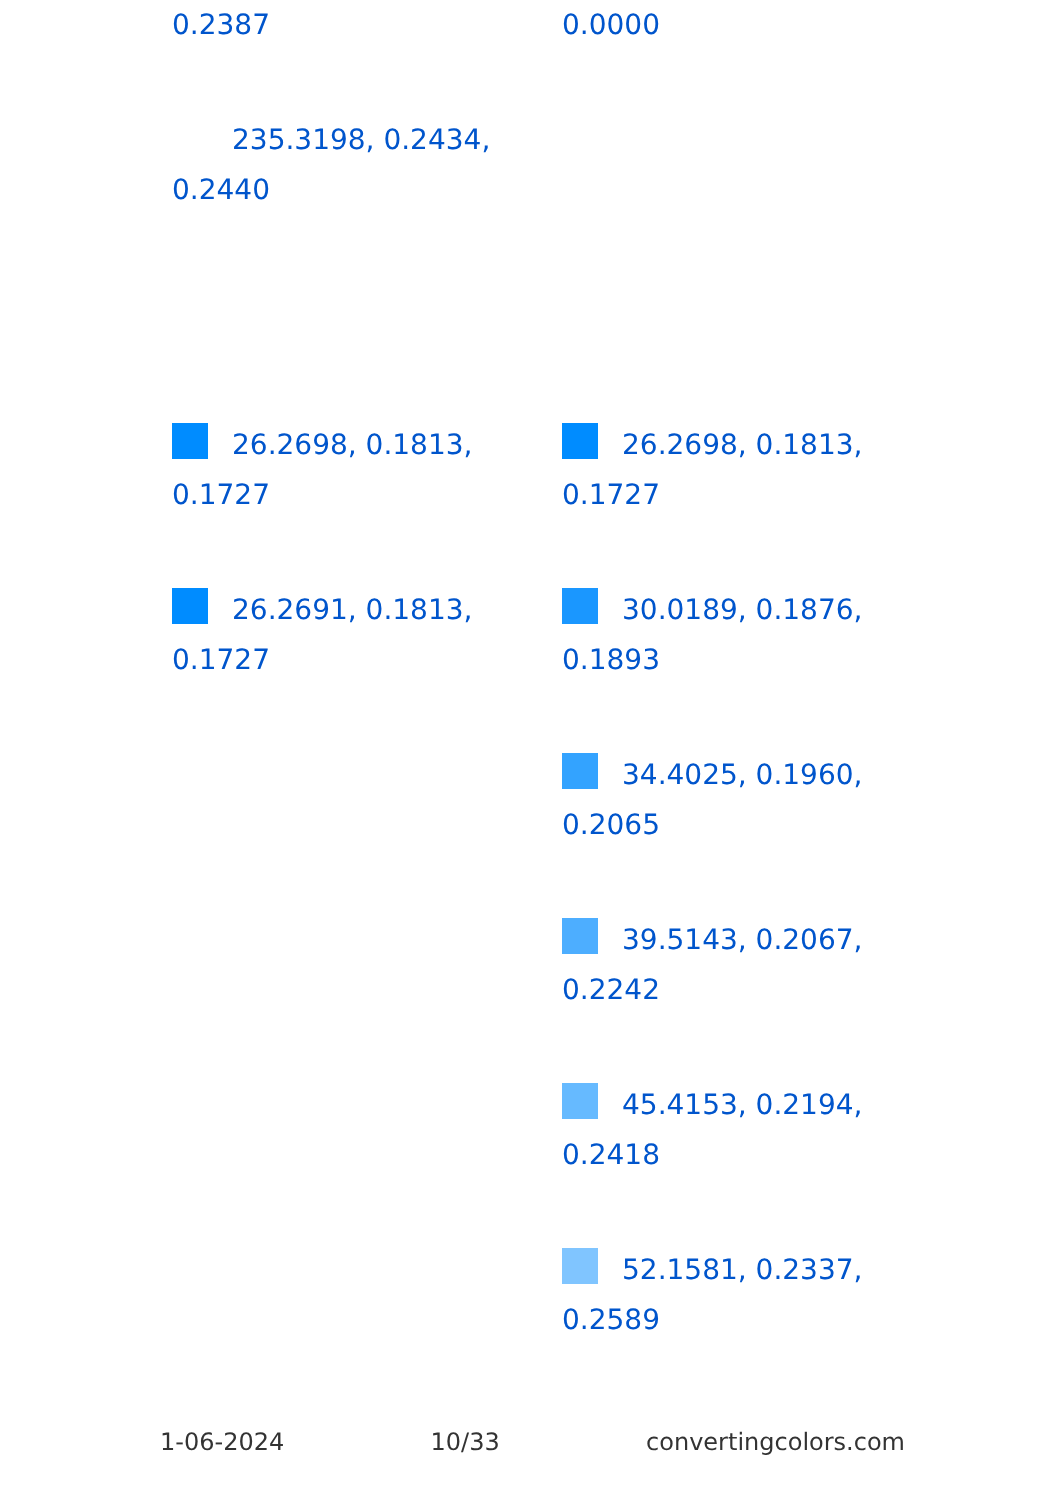0.2387
235.3198, 0.2434, 0.2440
26.2698, 0.1813, 0.1727
26.2691, 0.1813, 0.1727
0.0000
26.2698, 0.1813, 0.1727
30.0189, 0.1876, 0.1893
34.4025, 0.1960, 0.2065
39.5143, 0.2067, 0.2242
45.4153, 0.2194, 0.2418
52.1581, 0.2337, 0.2589
1-06-2024 10/33 convertingcolors.com